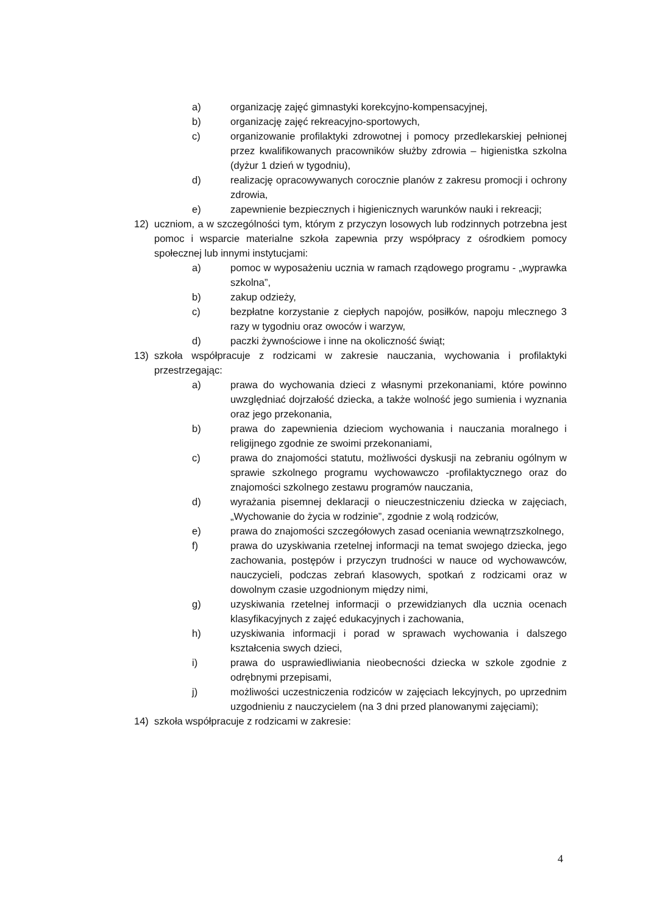a) organizację zajęć gimnastyki korekcyjno-kompensacyjnej,
b) organizację zajęć rekreacyjno-sportowych,
c) organizowanie profilaktyki zdrowotnej i pomocy przedlekarskiej pełnionej przez kwalifikowanych pracowników służby zdrowia – higienistka szkolna (dyżur 1 dzień w tygodniu),
d) realizację opracowywanych corocznie planów z zakresu promocji i ochrony zdrowia,
e) zapewnienie bezpiecznych i higienicznych warunków nauki i rekreacji;
12) uczniom, a w szczególności tym, którym z przyczyn losowych lub rodzinnych potrzebna jest pomoc i wsparcie materialne szkoła zapewnia przy współpracy z ośrodkiem pomocy społecznej lub innymi instytucjami:
a) pomoc w wyposażeniu ucznia w ramach rządowego programu - „wyprawka szkolna”,
b) zakup odzieży,
c) bezpłatne korzystanie z ciepłych napojów, posiłków, napoju mlecznego 3 razy w tygodniu oraz owoców i warzyw,
d) paczki żywnościowe i inne na okoliczność świąt;
13) szkoła współpracuje z rodzicami w zakresie nauczania, wychowania i profilaktyki przestrzegając:
a) prawa do wychowania dzieci z własnymi przekonaniami, które powinno uwzględniać dojrzałość dziecka, a także wolność jego sumienia i wyznania oraz jego przekonania,
b) prawa do zapewnienia dzieciom wychowania i nauczania moralnego i religijnego zgodnie ze swoimi przekonaniami,
c) prawa do znajomości statutu, możliwości dyskusji na zebraniu ogólnym w sprawie szkolnego programu wychowawczo -profilaktycznego oraz do znajomości szkolnego zestawu programów nauczania,
d) wyrażania pisemnej deklaracji o nieuczestniczeniu dziecka w zajęciach, „Wychowanie do życia w rodzinie”, zgodnie z wolą rodziców,
e) prawa do znajomości szczegółowych zasad oceniania wewnątrzszkolnego,
f) prawa do uzyskiwania rzetelnej informacji na temat swojego dziecka, jego zachowania, postępów i przyczyn trudności w nauce od wychowawców, nauczycieli, podczas zebrań klasowych, spotkań z rodzicami oraz w dowolnym czasie uzgodnionym między nimi,
g) uzyskiwania rzetelnej informacji o przewidzianych dla ucznia ocenach klasyfikacyjnych z zajęć edukacyjnych i zachowania,
h) uzyskiwania informacji i porad w sprawach wychowania i dalszego kształcenia swych dzieci,
i) prawa do usprawiedliwiania nieobecności dziecka w szkole zgodnie z odrębnymi przepisami,
j) możliwości uczestniczenia rodziców w zajęciach lekcyjnych, po uprzednim uzgodnieniu z nauczycielem (na 3 dni przed planowanymi zajęciami);
14) szkoła współpracuje z rodzicami w zakresie:
4